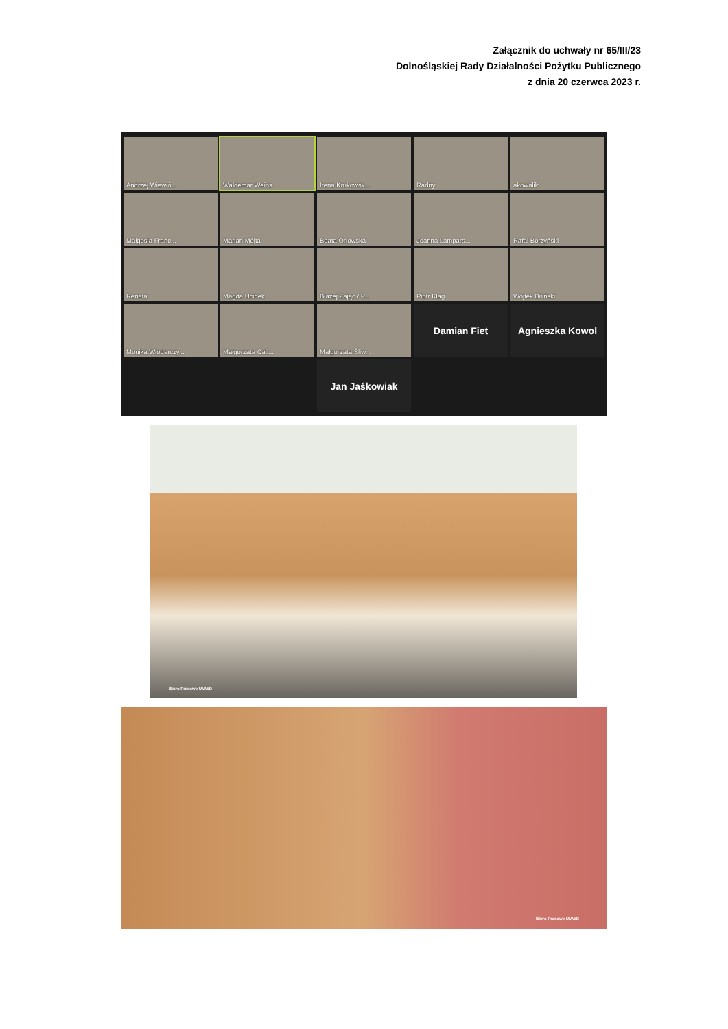Załącznik do uchwały nr 65/III/23
Dolnośląskiej Rady Działalności Pożytku Publicznego
z dnia 20 czerwca 2023 r.
Andrzej Wiewió...
Waldemar Weihs
Irena Krukowsk...
Radny
akowalik
Małgosia Franc...
Marian Mójta
Beata Orłowska
Joanna Lampars...
Rafał Borzyński
Renata
Magda Ucinek
Błażej Zając / P...
Piotr Klag
Wojtek Biliński
Monika Włodarczy...
Małgorzata Cali...
Małgorzata Śliw...
Damian Fiet
Agnieszka Kowol
Jan Jaśkowiak
Biuro Prasowe UMWD
Biuro Prasowe UMWD